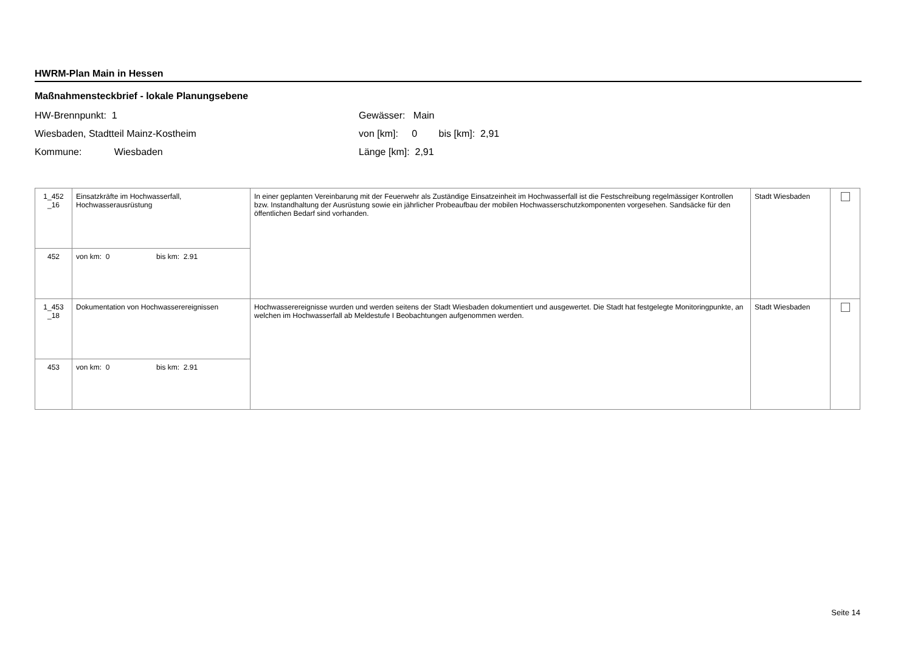HWRM-Plan Main in Hessen
Maßnahmensteckbrief - lokale Planungsebene
HW-Brennpunkt: 1
Wiesbaden, Stadtteil Mainz-Kostheim
Kommune: Wiesbaden
Gewässer: Main
von [km]: 0 bis [km]: 2,91
Länge [km]: 2,91
| 1_452 _16 | Einsatzkräfte im Hochwasserfall, Hochwasserausrüstung | In einer geplanten Vereinbarung mit der Feuerwehr als Zuständige Einsatzeinheit im Hochwasserfall ist die Festschreibung regelmässiger Kontrollen bzw. Instandhaltung der Ausrüstung sowie ein jährlicher Probeaufbau der mobilen Hochwasserschutzkomponenten vorgesehen. Sandsäcke für den öffentlichen Bedarf sind vorhanden. | Stadt Wiesbaden | |
| 452 | von km: 0 bis km: 2.91 | | | |
| 1_453 _18 | Dokumentation von Hochwasserereignissen | Hochwasserereignisse wurden und werden seitens der Stadt Wiesbaden dokumentiert und ausgewertet. Die Stadt hat festgelegte Monitoringpunkte, an welchen im Hochwasserfall ab Meldestufe I Beobachtungen aufgenommen werden. | Stadt Wiesbaden | |
| 453 | von km: 0 bis km: 2.91 | | | |
Seite 14